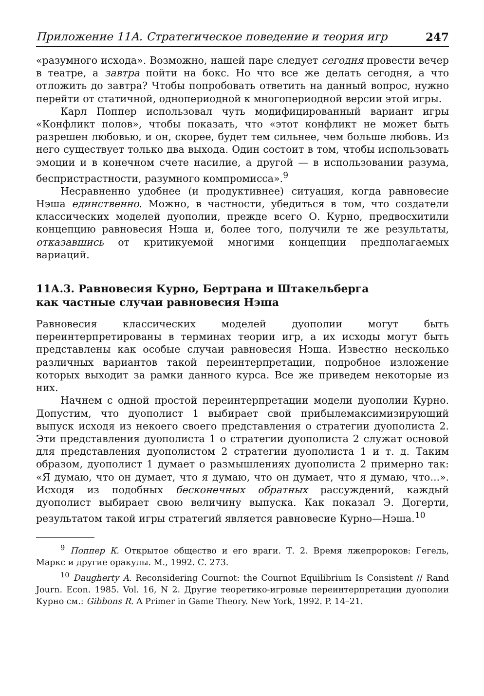Приложение 11А. Стратегическое поведение и теория игр 247
«разумного исхода». Возможно, нашей паре следует сегодня провести вечер в театре, а завтра пойти на бокс. Но что все же делать сегодня, а что отложить до завтра? Чтобы попробовать ответить на данный вопрос, нужно перейти от статичной, однопериодной к многопериодной версии этой игры.
Карл Поппер использовал чуть модифицированный вариант игры «Конфликт полов», чтобы показать, что «этот конфликт не может быть разрешен любовью, и он, скорее, будет тем сильнее, чем больше любовь. Из него существует только два выхода. Один состоит в том, чтобы использовать эмоции и в конечном счете насилие, а другой — в использовании разума, беспристрастности, разумного компромисса».<sup>9</sup>
Несравненно удобнее (и продуктивнее) ситуация, когда равновесие Нэша единственно. Можно, в частности, убедиться в том, что создатели классических моделей дуополии, прежде всего О. Курно, предвосхитили концепцию равновесия Нэша и, более того, получили те же результаты, отказавшись от критикуемой многими концепции предполагаемых вариаций.
11А.3. Равновесия Курно, Бертрана и Штакельберга
как частные случаи равновесия Нэша
Равновесия классических моделей дуополии могут быть переинтерпретированы в терминах теории игр, а их исходы могут быть представлены как особые случаи равновесия Нэша. Известно несколько различных вариантов такой переинтерпретации, подробное изложение которых выходит за рамки данного курса. Все же приведем некоторые из них.
Начнем с одной простой переинтерпретации модели дуополии Курно. Допустим, что дуополист 1 выбирает свой прибылемаксимизирующий выпуск исходя из некоего своего представления о стратегии дуополиста 2. Эти представления дуополиста 1 о стратегии дуополиста 2 служат основой для представления дуополистом 2 стратегии дуополиста 1 и т. д. Таким образом, дуополист 1 думает о размышлениях дуополиста 2 примерно так: «Я думаю, что он думает, что я думаю, что он думает, что я думаю, что...». Исходя из подобных бесконечных обратных рассуждений, каждый дуополист выбирает свою величину выпуска. Как показал Э. Догерти, результатом такой игры стратегий является равновесие Курно—Нэша.<sup>10</sup>
<sup>9</sup> Поппер К. Открытое общество и его враги. Т. 2. Время лжепророков: Гегель, Маркс и другие оракулы. М., 1992. С. 273.
<sup>10</sup> Daugherty A. Reconsidering Cournot: the Cournot Equilibrium Is Consistent // Rand Journ. Econ. 1985. Vol. 16, N 2. Другие теоретико-игровые переинтерпретации дуополии Курно см.: Gibbons R. A Primer in Game Theory. New York, 1992. P. 14–21.